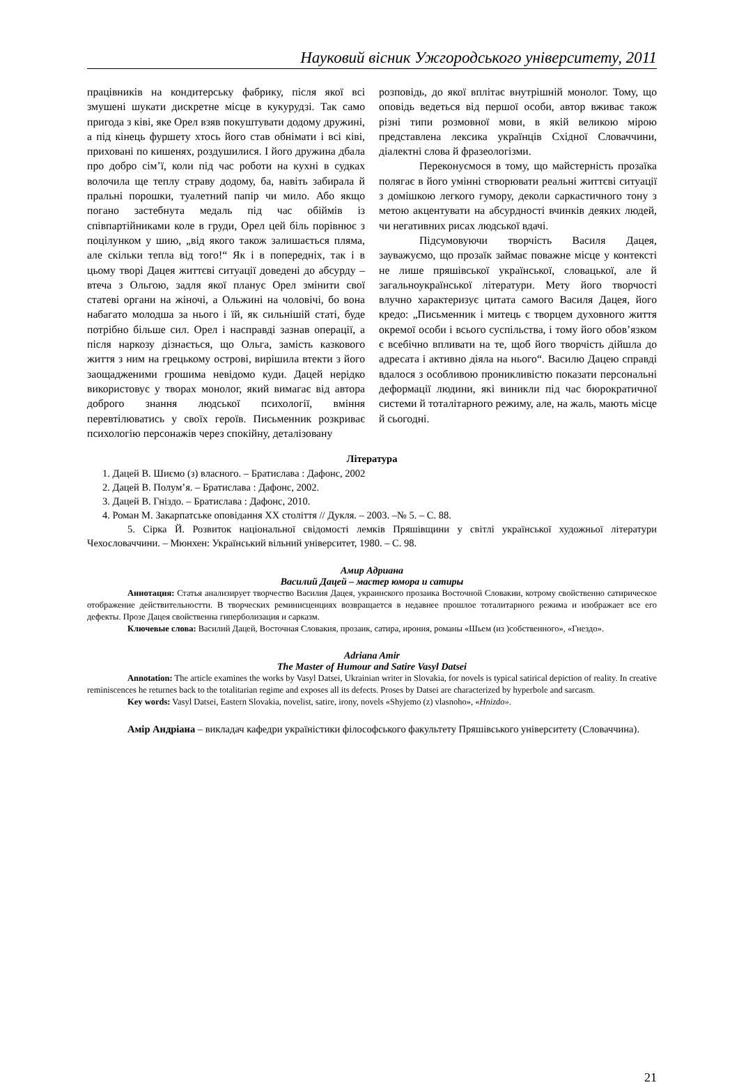Науковий вісник Ужгородського університету, 2011
працівників на кондитерську фабрику, після якої всі змушені шукати дискретне місце в кукурудзі. Так само пригода з ківі, яке Орел взяв покуштувати додому дружині, а під кінець фуршету хтось його став обнімати і всі ківі, приховані по кишенях, роздушилися. І його дружина дбала про добро сім’ї, коли під час роботи на кухні в судках волочила ще теплу страву додому, ба, навіть забирала й пральні порошки, туалетний папір чи мило. Або якщо погано застебнута медаль під час обіймів із співпартійниками коле в груди, Орел цей біль порівнює з поцілунком у шию, „від якого також залишається пляма, але скільки тепла від того!“ Як і в попередніх, так і в цьому творі Дацея життєві ситуації доведені до абсурду – втеча з Ольгою, задля якої планує Орел змінити свої статеві органи на жіночі, а Ольжині на чоловічі, бо вона набагато молодша за нього і їй, як сильнішій статі, буде потрібно більше сил. Орел і насправді зазнав операції, а після наркозу дізнається, що Ольга, замість казкового життя з ним на грецькому острові, вирішила втекти з його заощадженими грошима невідомо куди. Дацей нерідко використовує у творах монолог, який вимагає від автора доброго знання людської психології, вміння перевтілюватись у своїх героїв. Письменник розкриває психологію персонажів через спокійну, деталізовану
розповідь, до якої вплітає внутрішній монолог. Тому, що оповідь ведеться від першої особи, автор вживає також різні типи розмовної мови, в якій великою мірою представлена лексика українців Східної Словаччини, діалектні слова й фразеологізми.
Переконуємося в тому, що майстерність прозаїка полягає в його умінні створювати реальні життєві ситуації з домішкою легкого гумору, деколи саркастичного тону з метою акцентувати на абсурдності вчинків деяких людей, чи негативних рисах людської вдачі.
Підсумовуючи творчість Василя Дацея, зауважуємо, що прозаїк займає поважне місце у контексті не лише пряшівської української, словацької, але й загальноукраїнської літератури. Мету його творчості влучно характеризує цитата самого Василя Дацея, його кредо: „Письменник і митець є творцем духовного життя окремої особи і всього суспільства, і тому його обов’язком є всебічно впливати на те, щоб його творчість дійшла до адресата і активно діяла на нього“. Василю Дацею справді вдалося з особливою проникливістю показати персональні деформації людини, які виникли під час бюрократичної системи й тоталітарного режиму, але, на жаль, мають місце й сьогодні.
Література
1. Дацей В. Шиємо (з) власного. – Братислава : Дафонс, 2002
2. Дацей В. Полум’я. – Братислава : Дафонс, 2002.
3. Дацей В. Гніздо. – Братислава : Дафонс, 2010.
4. Роман М. Закарпатське оповідання ХХ століття // Дукля. – 2003. –№ 5. – С. 88.
5. Сірка Й. Розвиток національної свідомості лемків Пряшівщини у світлі української художньої літератури Чехословаччини. – Мюнхен: Український вільний університет, 1980. – С. 98.
Амир Адриана
Василий Дацей – мастер юмора и сатиры
Аннотация: Статья анализирует творчество Василия Дацея, украинского прозаика Восточной Словакии, котрому свойственно сатирическое отображение действительностти. В творческих реминисценциях возвращается в недавнее прошлое тоталитарного режима и изображает все его дефекты. Прозе Дацея свойственна гиперболизация и сарказм.
Ключевые слова: Василий Дацей, Восточная Словакия, прозаик, сатира, ирония, романы «Шьем (из )собственного», «Гнездо».
Adriana Amir
The Master of Humour and Satire Vasyl Datsei
Annotation: The article examines the works by Vasyl Datsei, Ukrainian writer in Slovakia, for novels is typical satirical depiction of reality. In creative reminiscences he returnes back to the totalitarian regime and exposes all its defects. Proses by Datsei are characterized by hyperbole and sarcasm.
Key words: Vasyl Datsei, Eastern Slovakia, novelist, satire, irony, novels «Shyjemo (z) vlasnoho», «Hnizdo».
Амір Андріана – викладач кафедри україністики філософського факультету Пряшівського університету (Словаччина).
21